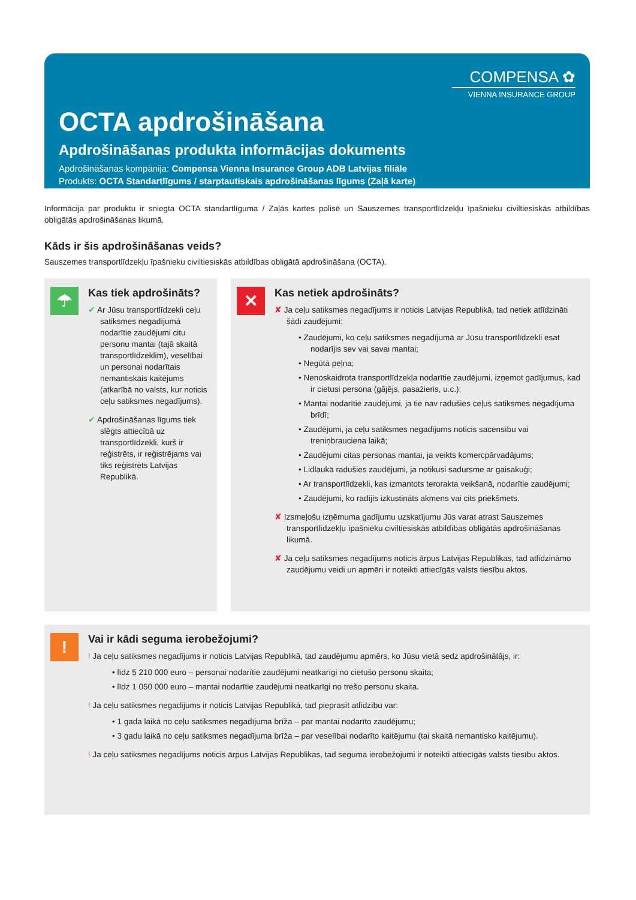COMPENSA ✿
VIENNA INSURANCE GROUP
OCTA apdrošināšana
Apdrošināšanas produkta informācijas dokuments
Apdrošināšanas kompānija: Compensa Vienna Insurance Group ADB Latvijas filiāle
Produkts: OCTA Standartlīgums / starptautiskais apdrošināšanas līgums (Zaļā karte)
Informācija par produktu ir sniegta OCTA standartlīguma / Zaļās kartes polisē un Sauszemes transportlīdzekļu īpašnieku civiltiesiskās atbildības obligātās apdrošināšanas likumā.
Kāds ir šis apdrošināšanas veids?
Sauszemes transportlīdzekļu īpašnieku civiltiesiskās atbildības obligātā apdrošināšana (OCTA).
☂
Kas tiek apdrošināts?
✔ Ar Jūsu transportlīdzekli ceļu satiksmes negadījumā nodarītie zaudējumi citu personu mantai (tajā skaitā transportlīdzeklim), veselībai un personai nodarītais nemantiskais kaitējums (atkarībā no valsts, kur noticis ceļu satiksmes negadījums).
✔ Apdrošināšanas līgums tiek slēgts attiecībā uz transportlīdzekli, kurš ir reģistrēts, ir reģistrējams vai tiks reģistrēts Latvijas Republikā.
✕
Kas netiek apdrošināts?
✘ Ja ceļu satiksmes negadījums ir noticis Latvijas Republikā, tad netiek atlīdzināti šādi zaudējumi:
• Zaudējumi, ko ceļu satiksmes negadījumā ar Jūsu transportlīdzekli esat nodarījis sev vai savai mantai;
• Negūtā peļņa;
• Nenoskaidrota transportlīdzekļa nodarītie zaudējumi, izņemot gadījumus, kad ir cietusi persona (gājējs, pasažieris, u.c.);
• Mantai nodarītie zaudējumi, ja tie nav radušies ceļus satiksmes negadījuma brīdī;
• Zaudējumi, ja ceļu satiksmes negadījums noticis sacensību vai treniņbrauciena laikā;
• Zaudējumi citas personas mantai, ja veikts komercpārvadājums;
• Lidlaukā radušies zaudējumi, ja notikusi sadursme ar gaisakuģi;
• Ar transportlīdzekli, kas izmantots terorakta veikšanā, nodarītie zaudējumi;
• Zaudējumi, ko radījis izkustināts akmens vai cits priekšmets.
✘ Izsmeļošu izņēmuma gadījumu uzskatījumu Jūs varat atrast Sauszemes transportlīdzekļu īpašnieku civiltiesiskās atbildības obligātās apdrošināšanas likumā.
✘ Ja ceļu satiksmes negadījums noticis ārpus Latvijas Republikas, tad atlīdzināmo zaudējumu veidi un apmēri ir noteikti attiecīgās valsts tiesību aktos.
!
Vai ir kādi seguma ierobežojumi?
! Ja ceļu satiksmes negadījums ir noticis Latvijas Republikā, tad zaudējumu apmērs, ko Jūsu vietā sedz apdrošinātājs, ir:
• līdz 5 210 000 euro – personai nodarītie zaudējumi neatkarīgi no cietušo personu skaita;
• līdz 1 050 000 euro – mantai nodarītie zaudējumi neatkarīgi no trešo personu skaita.
! Ja ceļu satiksmes negadījums ir noticis Latvijas Republikā, tad pieprasīt atlīdzību var:
• 1 gada laikā no ceļu satiksmes negadījuma brīža – par mantai nodarīto zaudējumu;
• 3 gadu laikā no ceļu satiksmes negadījuma brīža – par veselībai nodarīto kaitējumu (tai skaitā nemantisko kaitējumu).
! Ja ceļu satiksmes negadījums noticis ārpus Latvijas Republikas, tad seguma ierobežojumi ir noteikti attiecīgās valsts tiesību aktos.